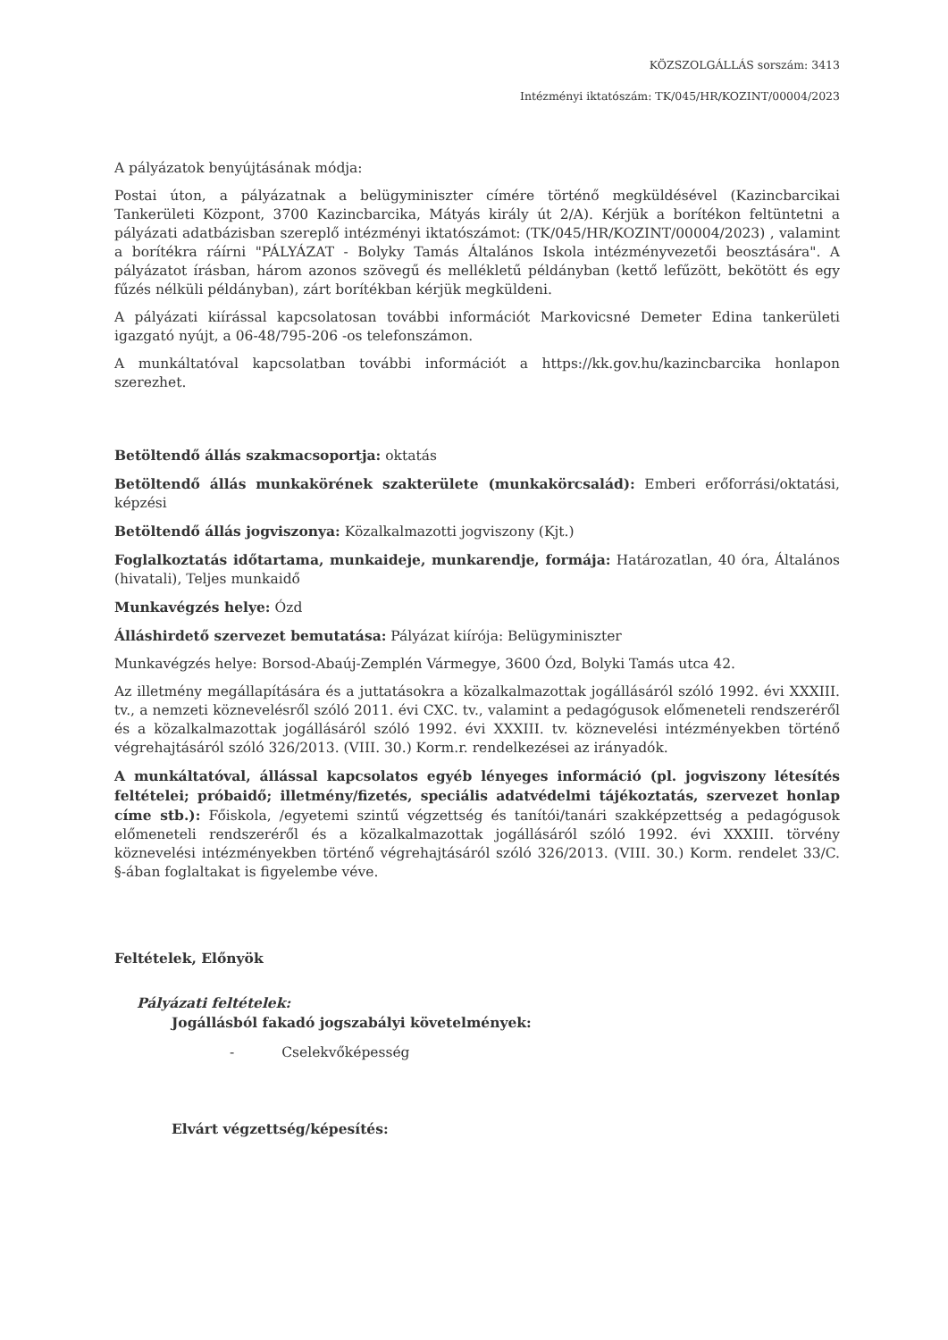KÖZSZOLGÁLLÁS sorszám: 3413
Intézményi iktatószám: TK/045/HR/KOZINT/00004/2023
A pályázatok benyújtásának módja:
Postai úton, a pályázatnak a belügyminiszter címére történő megküldésével (Kazincbarcikai Tankerületi Központ, 3700 Kazincbarcika, Mátyás király út 2/A). Kérjük a borítékon feltüntetni a pályázati adatbázisban szereplő intézményi iktatószámot: (TK/045/HR/KOZINT/00004/2023) , valamint a borítékra ráírni "PÁLYÁZAT - Bolyky Tamás Általános Iskola intézményvezetői beosztására". A pályázatot írásban, három azonos szövegű és mellékletű példányban (kettő lefűzött, bekötött és egy fűzés nélküli példányban), zárt borítékban kérjük megküldeni.
A pályázati kiírással kapcsolatosan további információt Markovicsné Demeter Edina tankerületi igazgató nyújt, a 06-48/795-206 -os telefonszámon.
A munkáltatóval kapcsolatban további információt a https://kk.gov.hu/kazincbarcika honlapon szerezhet.
Betöltendő állás szakmacsoportja: oktatás
Betöltendő állás munkakörének szakterülete (munkakörcsalád): Emberi erőforrási/oktatási, képzési
Betöltendő állás jogviszonya: Közalkalmazotti jogviszony (Kjt.)
Foglalkoztatás időtartama, munkaideje, munkarendje, formája: Határozatlan, 40 óra, Általános (hivatali), Teljes munkaidő
Munkavégzés helye: Ózd
Álláshirdető szervezet bemutatása: Pályázat kiírója: Belügyminiszter
Munkavégzés helye: Borsod-Abaúj-Zemplén Vármegye, 3600 Ózd, Bolyki Tamás utca 42.
Az illetmény megállapítására és a juttatásokra a közalkalmazottak jogállásáról szóló 1992. évi XXXIII. tv., a nemzeti köznevelésről szóló 2011. évi CXC. tv., valamint a pedagógusok előmeneteli rendszeréről és a közalkalmazottak jogállásáról szóló 1992. évi XXXIII. tv. köznevelési intézményekben történő végrehajtásáról szóló 326/2013. (VIII. 30.) Korm.r. rendelkezései az irányadók.
A munkáltatóval, állással kapcsolatos egyéb lényeges információ (pl. jogviszony létesítés feltételei; próbaidő; illetmény/fizetés, speciális adatvédelmi tájékoztatás, szervezet honlap címe stb.): Főiskola, /egyetemi szintű végzettség és tanítói/tanári szakképzettség a pedagógusok előmeneteli rendszeréről és a közalkalmazottak jogállásáról szóló 1992. évi XXXIII. törvény köznevelési intézményekben történő végrehajtásáról szóló 326/2013. (VIII. 30.) Korm. rendelet 33/C. §-ában foglaltakat is figyelembe véve.
Feltételek, Előnyök
Pályázati feltételek:
Jogállásból fakadó jogszabályi követelmények:
- Cselekvőképesség
Elvárt végzettség/képesítés: